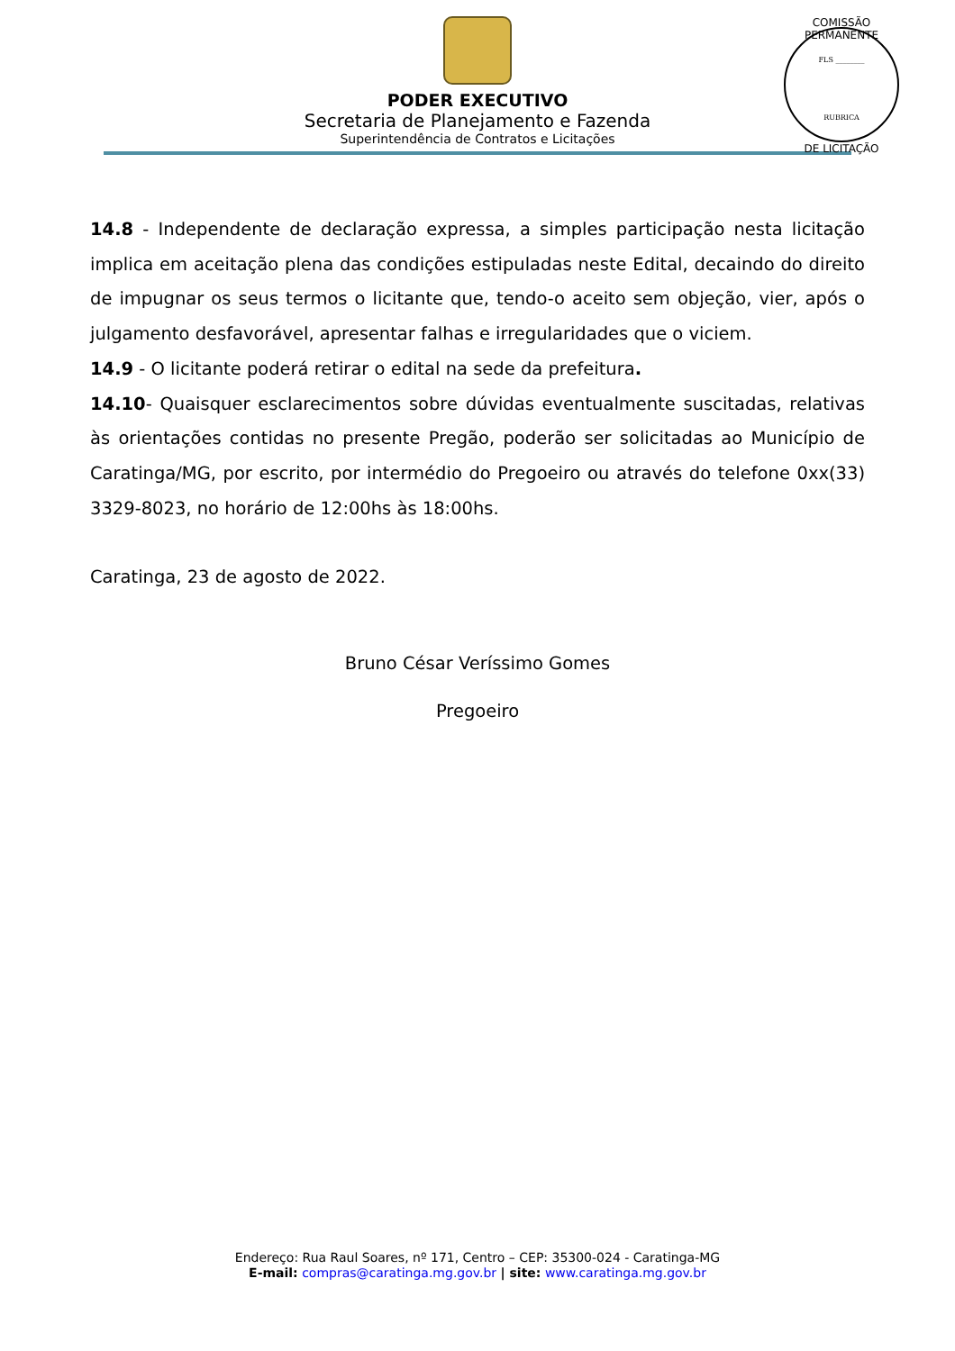COMISSÃO PERMANENTE
FLS ________
RUBRICA
DE LICITAÇÃO
PODER EXECUTIVO
Secretaria de Planejamento e Fazenda
Superintendência de Contratos e Licitações
14.8 - Independente de declaração expressa, a simples participação nesta licitação implica em aceitação plena das condições estipuladas neste Edital, decaindo do direito de impugnar os seus termos o licitante que, tendo-o aceito sem objeção, vier, após o julgamento desfavorável, apresentar falhas e irregularidades que o viciem.
14.9 - O licitante poderá retirar o edital na sede da prefeitura.
14.10- Quaisquer esclarecimentos sobre dúvidas eventualmente suscitadas, relativas às orientações contidas no presente Pregão, poderão ser solicitadas ao Município de Caratinga/MG, por escrito, por intermédio do Pregoeiro ou através do telefone 0xx(33) 3329-8023, no horário de 12:00hs às 18:00hs.
Caratinga, 23 de agosto de 2022.
Bruno César Veríssimo Gomes
Pregoeiro
Endereço: Rua Raul Soares, nº 171, Centro – CEP: 35300-024 - Caratinga-MG
E-mail: compras@caratinga.mg.gov.br | site: www.caratinga.mg.gov.br